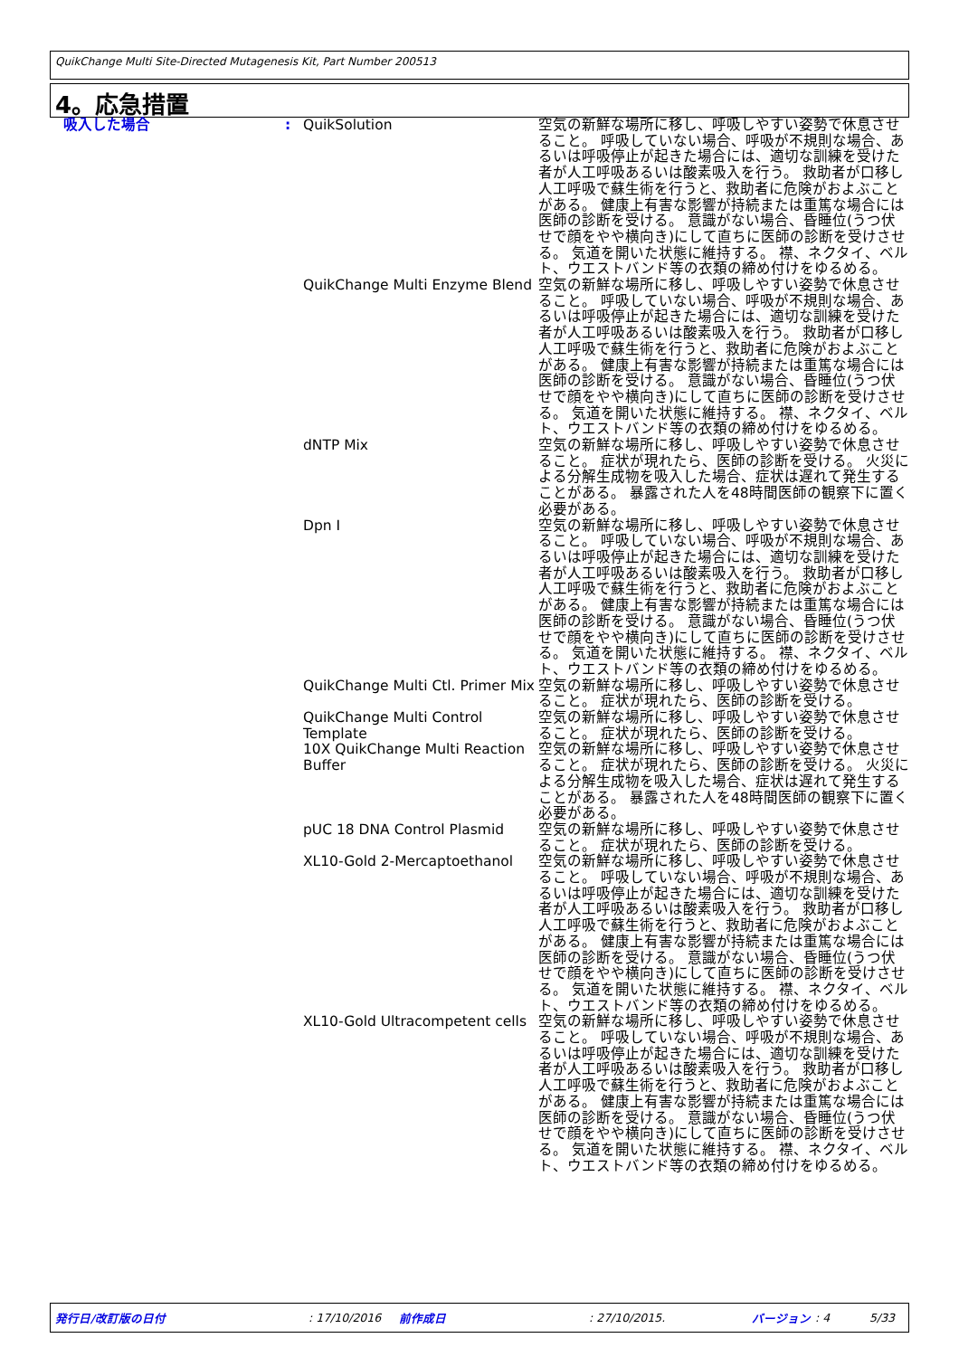QuikChange Multi Site-Directed Mutagenesis Kit, Part Number 200513
4。応急措置
| 吸入した場合 | : | QuikSolution | 空気の新鮮な場所に移し、呼吸しやすい姿勢で休息させること。 呼吸していない場合、呼吸が不規則な場合、あるいは呼吸停止が起きた場合には、適切な訓練を受けた者が人工呼吸あるいは酸素吸入を行う。 救助者が口移し人工呼吸で蘇生術を行うと、救助者に危険がおよぶことがある。 健康上有害な影響が持続または重篤な場合には医師の診断を受ける。 意識がない場合、昏睡位(うつ伏せで顔をやや横向き)にして直ちに医師の診断を受けさせる。 気道を開いた状態に維持する。 襟、ネクタイ、ベルト、ウエストバンド等の衣類の締め付けをゆるめる。 |
| | | QuikChange Multi Enzyme Blend | 空気の新鮮な場所に移し、呼吸しやすい姿勢で休息させること。 呼吸していない場合、呼吸が不規則な場合、あるいは呼吸停止が起きた場合には、適切な訓練を受けた者が人工呼吸あるいは酸素吸入を行う。 救助者が口移し人工呼吸で蘇生術を行うと、救助者に危険がおよぶことがある。 健康上有害な影響が持続または重篤な場合には医師の診断を受ける。 意識がない場合、昏睡位(うつ伏せで顔をやや横向き)にして直ちに医師の診断を受けさせる。 気道を開いた状態に維持する。 襟、ネクタイ、ベルト、ウエストバンド等の衣類の締め付けをゆるめる。 |
| | | dNTP Mix | 空気の新鮮な場所に移し、呼吸しやすい姿勢で休息させること。 症状が現れたら、医師の診断を受ける。 火災による分解生成物を吸入した場合、症状は遅れて発生することがある。 暴露された人を48時間医師の観察下に置く必要がある。 |
| | | Dpn I | 空気の新鮮な場所に移し、呼吸しやすい姿勢で休息させること。 呼吸していない場合、呼吸が不規則な場合、あるいは呼吸停止が起きた場合には、適切な訓練を受けた者が人工呼吸あるいは酸素吸入を行う。 救助者が口移し人工呼吸で蘇生術を行うと、救助者に危険がおよぶことがある。 健康上有害な影響が持続または重篤な場合には医師の診断を受ける。 意識がない場合、昏睡位(うつ伏せで顔をやや横向き)にして直ちに医師の診断を受けさせる。 気道を開いた状態に維持する。 襟、ネクタイ、ベルト、ウエストバンド等の衣類の締め付けをゆるめる。 |
| | | QuikChange Multi Ctl. Primer Mix | 空気の新鮮な場所に移し、呼吸しやすい姿勢で休息させること。 症状が現れたら、医師の診断を受ける。 |
| | | QuikChange Multi Control Template | 空気の新鮮な場所に移し、呼吸しやすい姿勢で休息させること。 症状が現れたら、医師の診断を受ける。 |
| | | 10X QuikChange Multi Reaction Buffer | 空気の新鮮な場所に移し、呼吸しやすい姿勢で休息させること。 症状が現れたら、医師の診断を受ける。 火災による分解生成物を吸入した場合、症状は遅れて発生することがある。 暴露された人を48時間医師の観察下に置く必要がある。 |
| | | pUC 18 DNA Control Plasmid | 空気の新鮮な場所に移し、呼吸しやすい姿勢で休息させること。 症状が現れたら、医師の診断を受ける。 |
| | | XL10-Gold 2-Mercaptoethanol | 空気の新鮮な場所に移し、呼吸しやすい姿勢で休息させること。 呼吸していない場合、呼吸が不規則な場合、あるいは呼吸停止が起きた場合には、適切な訓練を受けた者が人工呼吸あるいは酸素吸入を行う。 救助者が口移し人工呼吸で蘇生術を行うと、救助者に危険がおよぶことがある。 健康上有害な影響が持続または重篤な場合には医師の診断を受ける。 意識がない場合、昏睡位(うつ伏せで顔をやや横向き)にして直ちに医師の診断を受けさせる。 気道を開いた状態に維持する。 襟、ネクタイ、ベルト、ウエストバンド等の衣類の締め付けをゆるめる。 |
| | | XL10-Gold Ultracompetent cells | 空気の新鮮な場所に移し、呼吸しやすい姿勢で休息させること。 呼吸していない場合、呼吸が不規則な場合、あるいは呼吸停止が起きた場合には、適切な訓練を受けた者が人工呼吸あるいは酸素吸入を行う。 救助者が口移し人工呼吸で蘇生術を行うと、救助者に危険がおよぶことがある。 健康上有害な影響が持続または重篤な場合には医師の診断を受ける。 意識がない場合、昏睡位(うつ伏せで顔をやや横向き)にして直ちに医師の診断を受けさせる。 気道を開いた状態に維持する。 襟、ネクタイ、ベルト、ウエストバンド等の衣類の締め付けをゆるめる。 |
発行日/改訂版の日付 : 17/10/2016 前作成日 : 27/10/2015. バージョン : 4 5/33